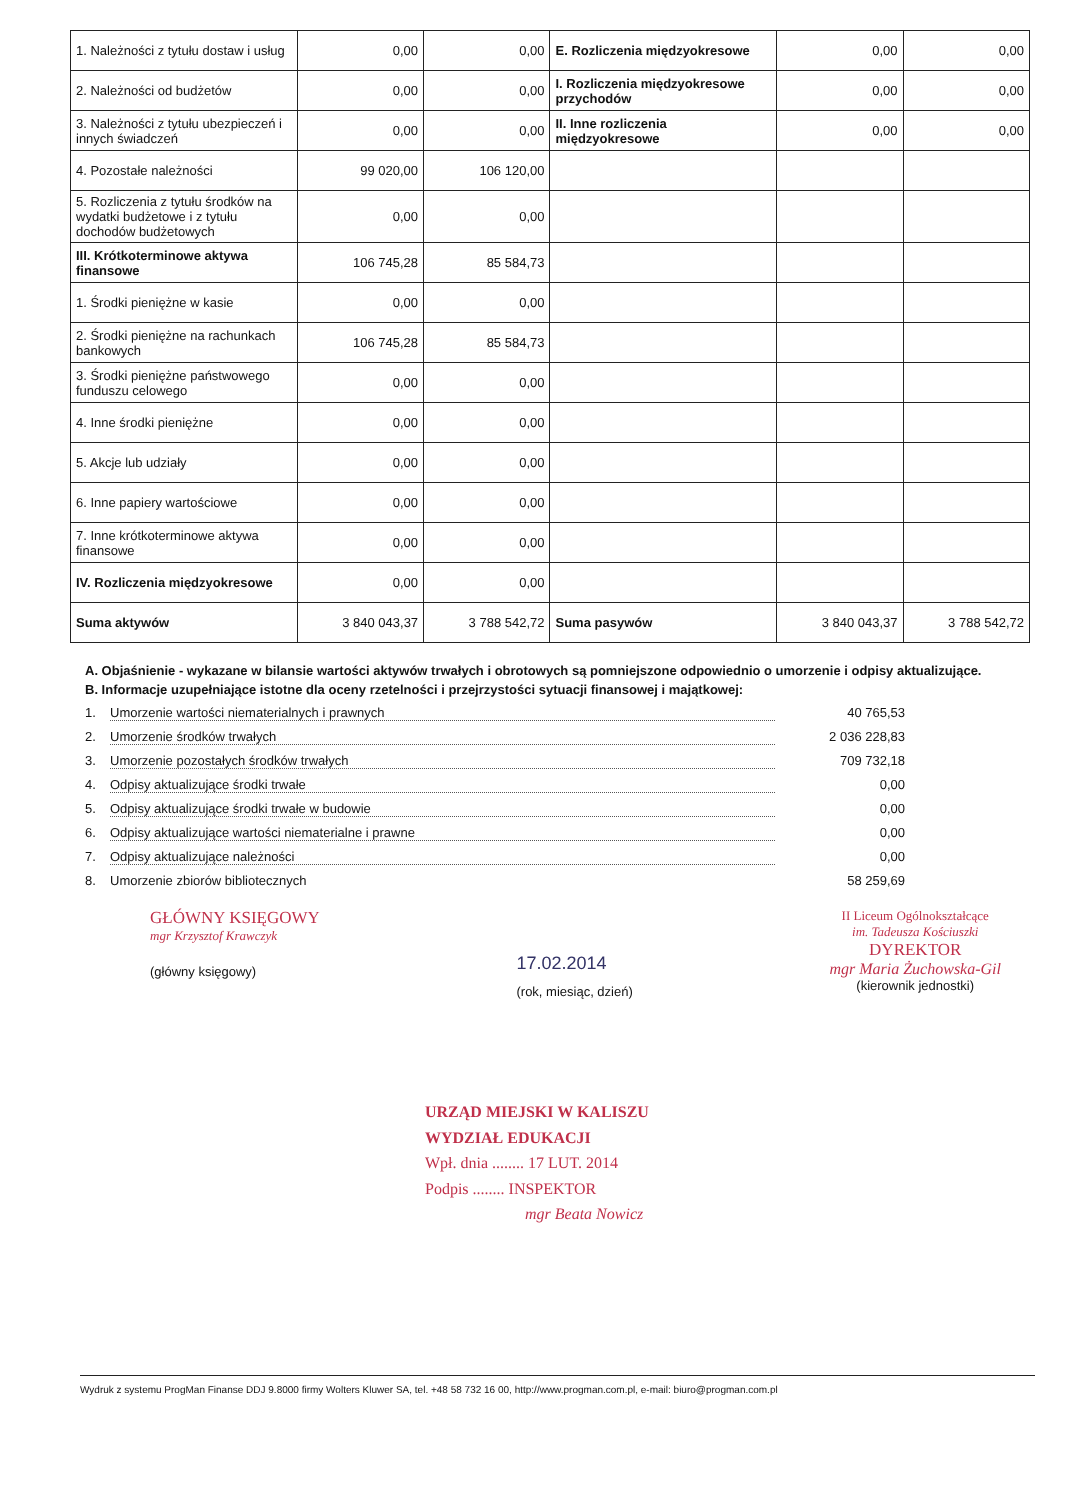| 1. Należności z tytułu dostaw i usług | 0,00 | 0,00 | E. Rozliczenia międzyokresowe | 0,00 | 0,00 |
| 2. Należności od budżetów | 0,00 | 0,00 | I. Rozliczenia międzyokresowe przychodów | 0,00 | 0,00 |
| 3. Należności z tytułu ubezpieczeń i innych świadczeń | 0,00 | 0,00 | II. Inne rozliczenia międzyokresowe | 0,00 | 0,00 |
| 4. Pozostałe należności | 99 020,00 | 106 120,00 | | | |
| 5. Rozliczenia z tytułu środków na wydatki budżetowe i z tytułu dochodów budżetowych | 0,00 | 0,00 | | | |
| III. Krótkoterminowe aktywa finansowe | 106 745,28 | 85 584,73 | | | |
| 1. Środki pieniężne w kasie | 0,00 | 0,00 | | | |
| 2. Środki pieniężne na rachunkach bankowych | 106 745,28 | 85 584,73 | | | |
| 3. Środki pieniężne państwowego funduszu celowego | 0,00 | 0,00 | | | |
| 4. Inne środki pieniężne | 0,00 | 0,00 | | | |
| 5. Akcje lub udziały | 0,00 | 0,00 | | | |
| 6. Inne papiery wartościowe | 0,00 | 0,00 | | | |
| 7. Inne krótkoterminowe aktywa finansowe | 0,00 | 0,00 | | | |
| IV. Rozliczenia międzyokresowe | 0,00 | 0,00 | | | |
| Suma aktywów | 3 840 043,37 | 3 788 542,72 | Suma pasywów | 3 840 043,37 | 3 788 542,72 |
A. Objaśnienie - wykazane w bilansie wartości aktywów trwałych i obrotowych są pomniejszone odpowiednio o umorzenie i odpisy aktualizujące.
B. Informacje uzupełniające istotne dla oceny rzetelności i przejrzystości sytuacji finansowej i majątkowej:
1. Umorzenie wartości niematerialnych i prawnych 40 765,53
2. Umorzenie środków trwałych 2 036 228,83
3. Umorzenie pozostałych środków trwałych 709 732,18
4. Odpisy aktualizujące środki trwałe 0,00
5. Odpisy aktualizujące środki trwałe w budowie 0,00
6. Odpisy aktualizujące wartości niematerialne i prawne 0,00
7. Odpisy aktualizujące należności 0,00
8. Umorzenie zbiorów bibliotecznych 58 259,69
GŁÓWNY KSIĘGOWY
mgr Krzysztof Krawczyk
(główny księgowy)
17.02.2014
(rok, miesiąc, dzień)
II Liceum Ogólnokształcące
im. Tadeusza Kościuszki
DYREKTOR
mgr Maria Żuchowska-Gil
(kierownik jednostki)
URZĄD MIEJSKI W KALISZU
WYDZIAŁ EDUKACJI
Wpł. dnia ........ 17 LUT. 2014
Podpis ........ INSPEKTOR
mgr Beata Nowicz
Wydruk z systemu ProgMan Finanse DDJ 9.8000 firmy Wolters Kluwer SA, tel. +48 58 732 16 00, http://www.progman.com.pl, e-mail: biuro@progman.com.pl